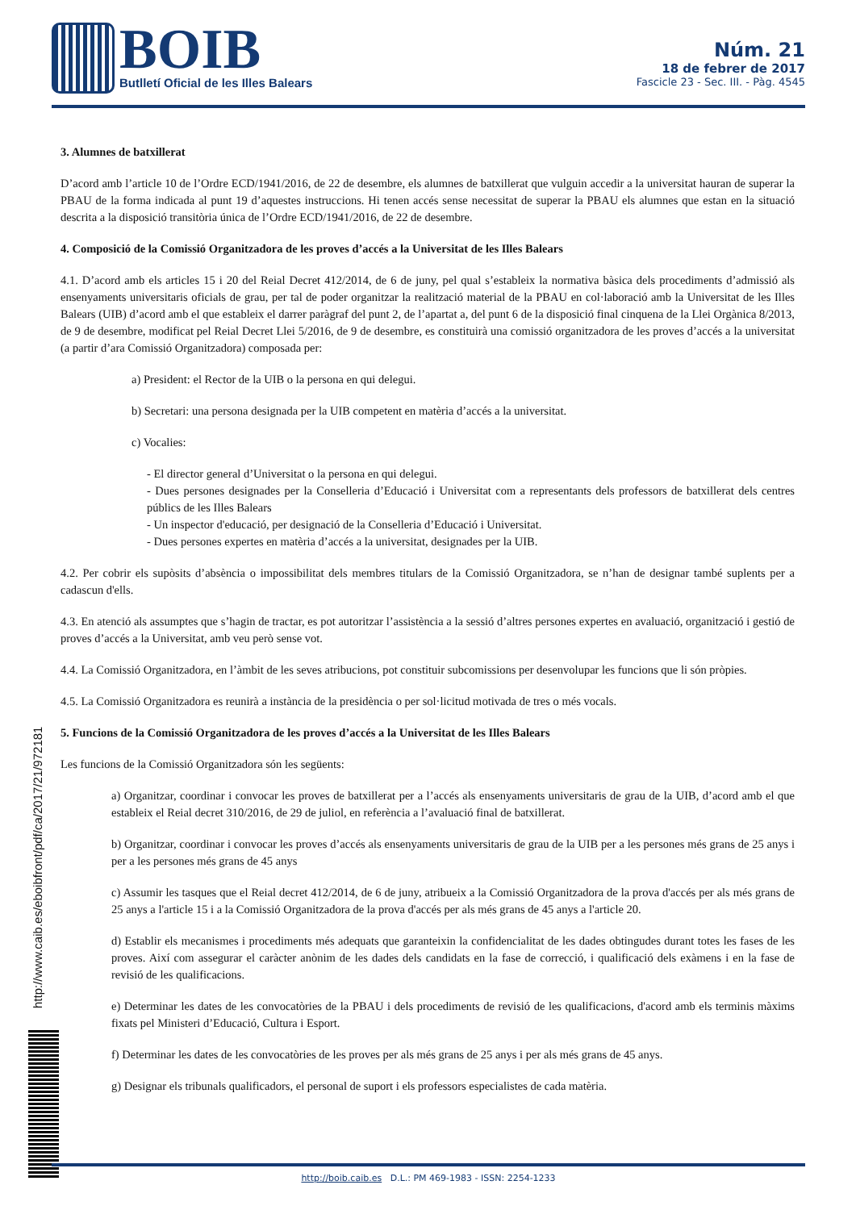BOIB
Butlletí Oficial de les Illes Balears
Núm. 21
18 de febrer de 2017
Fascicle 23 - Sec. III. - Pàg. 4545
3. Alumnes de batxillerat
D’acord amb l’article 10 de l’Ordre ECD/1941/2016, de 22 de desembre, els alumnes de batxillerat que vulguin accedir a la universitat hauran de superar la PBAU de la forma indicada al punt 19 d’aquestes instruccions. Hi tenen accés sense necessitat de superar la PBAU els alumnes que estan en la situació descrita a la disposició transitòria única de l’Ordre ECD/1941/2016, de 22 de desembre.
4. Composició de la Comissió Organitzadora de les proves d’accés a la Universitat de les Illes Balears
4.1. D’acord amb els articles 15 i 20 del Reial Decret 412/2014, de 6 de juny, pel qual s’estableix la normativa bàsica dels procediments d’admissió als ensenyaments universitaris oficials de grau, per tal de poder organitzar la realització material de la PBAU en col·laboració amb la Universitat de les Illes Balears (UIB) d’acord amb el que estableix el darrer paràgraf del punt 2, de l’apartat a, del punt 6 de la disposició final cinquena de la Llei Orgànica 8/2013, de 9 de desembre, modificat pel Reial Decret Llei 5/2016, de 9 de desembre, es constituirà una comissió organitzadora de les proves d’accés a la universitat (a partir d’ara Comissió Organitzadora) composada per:
a) President: el Rector de la UIB o la persona en qui delegui.
b) Secretari: una persona designada per la UIB competent en matèria d’accés a la universitat.
c) Vocalies:
- El director general d’Universitat o la persona en qui delegui.
- Dues persones designades per la Conselleria d’Educació i Universitat com a representants dels professors de batxillerat dels centres públics de les Illes Balears
- Un inspector d'educació, per designació de la Conselleria d’Educació i Universitat.
- Dues persones expertes en matèria d’accés a la universitat, designades per la UIB.
4.2. Per cobrir els supòsits d’absència o impossibilitat dels membres titulars de la Comissió Organitzadora, se n’han de designar també suplents per a cadascun d'ells.
4.3. En atenció als assumptes que s’hagin de tractar, es pot autoritzar l’assistència a la sessió d’altres persones expertes en avaluació, organització i gestió de proves d’accés a la Universitat, amb veu però sense vot.
4.4. La Comissió Organitzadora, en l’àmbit de les seves atribucions, pot constituir subcomissions per desenvolupar les funcions que li són pròpies.
4.5. La Comissió Organitzadora es reunirà a instància de la presidència o per sol·licitud motivada de tres o més vocals.
5. Funcions de la Comissió Organitzadora de les proves d’accés a la Universitat de les Illes Balears
Les funcions de la Comissió Organitzadora són les següents:
a) Organitzar, coordinar i convocar les proves de batxillerat per a l’accés als ensenyaments universitaris de grau de la UIB, d’acord amb el que estableix el Reial decret 310/2016, de 29 de juliol, en referència a l’avaluació final de batxillerat.
b) Organitzar, coordinar i convocar les proves d’accés als ensenyaments universitaris de grau de la UIB per a les persones més grans de 25 anys i per a les persones més grans de 45 anys
c) Assumir les tasques que el Reial decret 412/2014, de 6 de juny, atribueix a la Comissió Organitzadora de la prova d'accés per als més grans de 25 anys a l'article 15 i a la Comissió Organitzadora de la prova d'accés per als més grans de 45 anys a l'article 20.
d) Establir els mecanismes i procediments més adequats que garanteixin la confidencialitat de les dades obtingudes durant totes les fases de les proves. Així com assegurar el caràcter anònim de les dades dels candidats en la fase de correcció, i qualificació dels exàmens i en la fase de revisió de les qualificacions.
e) Determinar les dates de les convocatòries de la PBAU i dels procediments de revisió de les qualificacions, d'acord amb els terminis màxims fixats pel Ministeri d’Educació, Cultura i Esport.
f) Determinar les dates de les convocatòries de les proves per als més grans de 25 anys i per als més grans de 45 anys.
g) Designar els tribunals qualificadors, el personal de suport i els professors especialistes de cada matèria.
http://www.caib.es/eboibfront/pdf/ca/2017/21/972181
http://boib.caib.es D.L.: PM 469-1983 - ISSN: 2254-1233